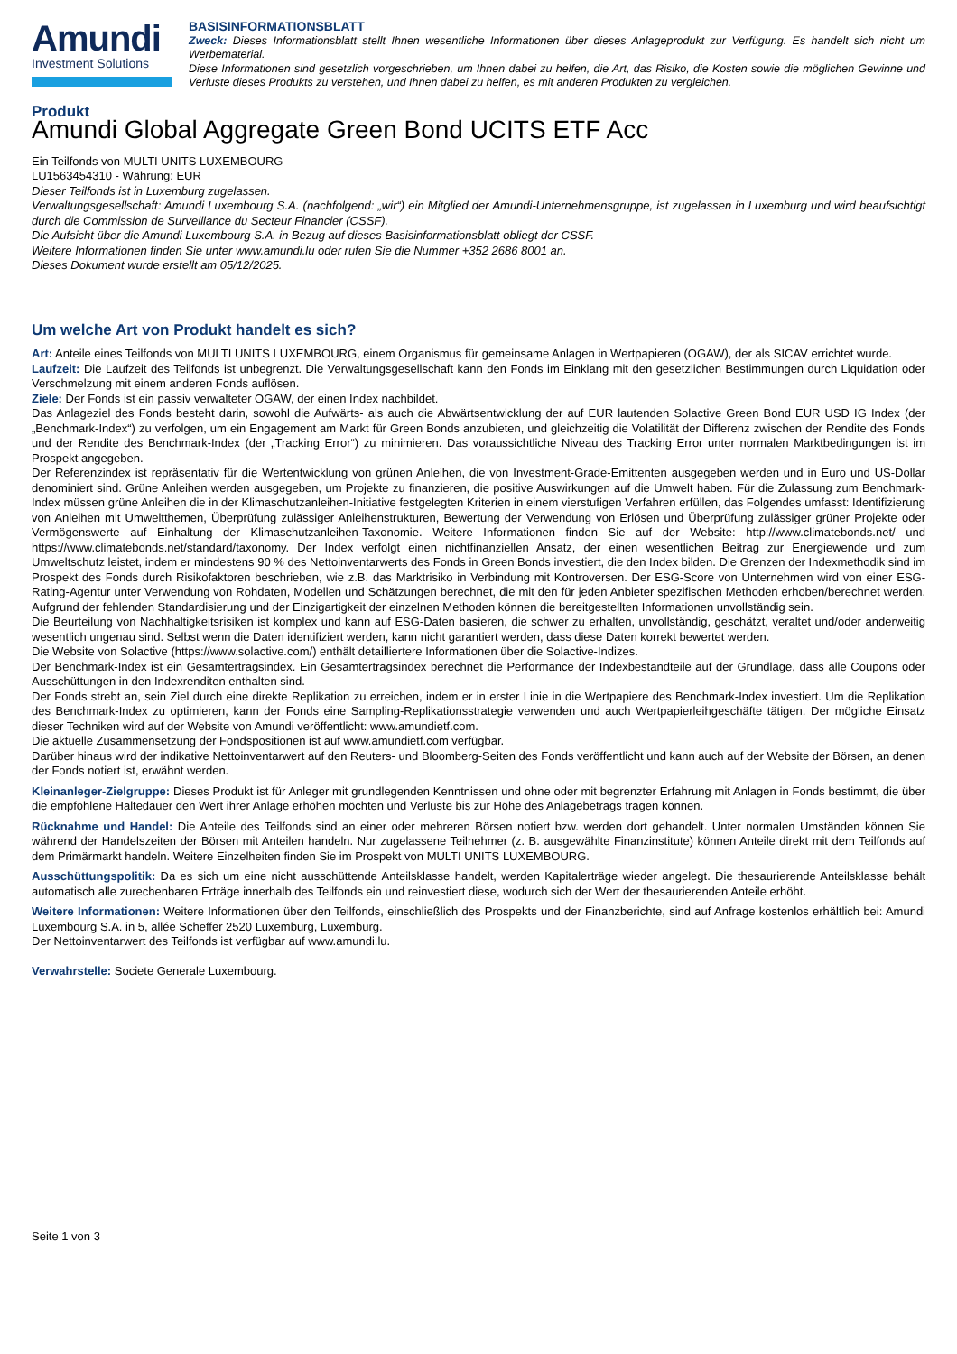Amundi
Investment Solutions
BASISINFORMATIONSBLATT
Zweck: Dieses Informationsblatt stellt Ihnen wesentliche Informationen über dieses Anlageprodukt zur Verfügung. Es handelt sich nicht um Werbematerial.
Diese Informationen sind gesetzlich vorgeschrieben, um Ihnen dabei zu helfen, die Art, das Risiko, die Kosten sowie die möglichen Gewinne und Verluste dieses Produkts zu verstehen, und Ihnen dabei zu helfen, es mit anderen Produkten zu vergleichen.
Produkt
Amundi Global Aggregate Green Bond UCITS ETF Acc
Ein Teilfonds von MULTI UNITS LUXEMBOURG
LU1563454310 - Währung: EUR
Dieser Teilfonds ist in Luxemburg zugelassen.
Verwaltungsgesellschaft: Amundi Luxembourg S.A. (nachfolgend: „wir“) ein Mitglied der Amundi-Unternehmensgruppe, ist zugelassen in Luxemburg und wird beaufsichtigt durch die Commission de Surveillance du Secteur Financier (CSSF).
Die Aufsicht über die Amundi Luxembourg S.A. in Bezug auf dieses Basisinformationsblatt obliegt der CSSF.
Weitere Informationen finden Sie unter www.amundi.lu oder rufen Sie die Nummer +352 2686 8001 an.
Dieses Dokument wurde erstellt am 05/12/2025.
Um welche Art von Produkt handelt es sich?
Art: Anteile eines Teilfonds von MULTI UNITS LUXEMBOURG, einem Organismus für gemeinsame Anlagen in Wertpapieren (OGAW), der als SICAV errichtet wurde.
Laufzeit: Die Laufzeit des Teilfonds ist unbegrenzt. Die Verwaltungsgesellschaft kann den Fonds im Einklang mit den gesetzlichen Bestimmungen durch Liquidation oder Verschmelzung mit einem anderen Fonds auflösen.
Ziele: Der Fonds ist ein passiv verwalteter OGAW, der einen Index nachbildet.
Das Anlageziel des Fonds besteht darin, sowohl die Aufwärts- als auch die Abwärtsentwicklung der auf EUR lautenden Solactive Green Bond EUR USD IG Index (der „Benchmark-Index“) zu verfolgen, um ein Engagement am Markt für Green Bonds anzubieten, und gleichzeitig die Volatilität der Differenz zwischen der Rendite des Fonds und der Rendite des Benchmark-Index (der „Tracking Error“) zu minimieren. Das voraussichtliche Niveau des Tracking Error unter normalen Marktbedingungen ist im Prospekt angegeben.
Der Referenzindex ist repräsentativ für die Wertentwicklung von grünen Anleihen, die von Investment-Grade-Emittenten ausgegeben werden und in Euro und US-Dollar denominiert sind. Grüne Anleihen werden ausgegeben, um Projekte zu finanzieren, die positive Auswirkungen auf die Umwelt haben. Für die Zulassung zum Benchmark-Index müssen grüne Anleihen die in der Klimaschutzanleihen-Initiative festgelegten Kriterien in einem vierstufigen Verfahren erfüllen, das Folgendes umfasst: Identifizierung von Anleihen mit Umweltthemen, Überprüfung zulässiger Anleihenstrukturen, Bewertung der Verwendung von Erlösen und Überprüfung zulässiger grüner Projekte oder Vermögenswerte auf Einhaltung der Klimaschutzanleihen-Taxonomie. Weitere Informationen finden Sie auf der Website: http://www.climatebonds.net/ und https://www.climatebonds.net/standard/taxonomy. Der Index verfolgt einen nichtfinanziellen Ansatz, der einen wesentlichen Beitrag zur Energiewende und zum Umweltschutz leistet, indem er mindestens 90 % des Nettoinventarwerts des Fonds in Green Bonds investiert, die den Index bilden. Die Grenzen der Indexmethodik sind im Prospekt des Fonds durch Risikofaktoren beschrieben, wie z.B. das Marktrisiko in Verbindung mit Kontroversen. Der ESG-Score von Unternehmen wird von einer ESG-Rating-Agentur unter Verwendung von Rohdaten, Modellen und Schätzungen berechnet, die mit den für jeden Anbieter spezifischen Methoden erhoben/berechnet werden. Aufgrund der fehlenden Standardisierung und der Einzigartigkeit der einzelnen Methoden können die bereitgestellten Informationen unvollständig sein.
Die Beurteilung von Nachhaltigkeitsrisiken ist komplex und kann auf ESG-Daten basieren, die schwer zu erhalten, unvollständig, geschätzt, veraltet und/oder anderweitig wesentlich ungenau sind. Selbst wenn die Daten identifiziert werden, kann nicht garantiert werden, dass diese Daten korrekt bewertet werden.
Die Website von Solactive (https://www.solactive.com/) enthält detailliertere Informationen über die Solactive-Indizes.
Der Benchmark-Index ist ein Gesamtertragsindex. Ein Gesamtertragsindex berechnet die Performance der Indexbestandteile auf der Grundlage, dass alle Coupons oder Ausschüttungen in den Indexrenditen enthalten sind.
Der Fonds strebt an, sein Ziel durch eine direkte Replikation zu erreichen, indem er in erster Linie in die Wertpapiere des Benchmark-Index investiert. Um die Replikation des Benchmark-Index zu optimieren, kann der Fonds eine Sampling-Replikationsstrategie verwenden und auch Wertpapierleihgeschäfte tätigen. Der mögliche Einsatz dieser Techniken wird auf der Website von Amundi veröffentlicht: www.amundietf.com.
Die aktuelle Zusammensetzung der Fondspositionen ist auf www.amundietf.com verfügbar.
Darüber hinaus wird der indikative Nettoinventarwert auf den Reuters- und Bloomberg-Seiten des Fonds veröffentlicht und kann auch auf der Website der Börsen, an denen der Fonds notiert ist, erwähnt werden.
Kleinanleger-Zielgruppe: Dieses Produkt ist für Anleger mit grundlegenden Kenntnissen und ohne oder mit begrenzter Erfahrung mit Anlagen in Fonds bestimmt, die über die empfohlene Haltedauer den Wert ihrer Anlage erhöhen möchten und Verluste bis zur Höhe des Anlagebetrags tragen können.
Rücknahme und Handel: Die Anteile des Teilfonds sind an einer oder mehreren Börsen notiert bzw. werden dort gehandelt. Unter normalen Umständen können Sie während der Handelszeiten der Börsen mit Anteilen handeln. Nur zugelassene Teilnehmer (z. B. ausgewählte Finanzinstitute) können Anteile direkt mit dem Teilfonds auf dem Primärmarkt handeln. Weitere Einzelheiten finden Sie im Prospekt von MULTI UNITS LUXEMBOURG.
Ausschüttungspolitik: Da es sich um eine nicht ausschüttende Anteilsklasse handelt, werden Kapitalerträge wieder angelegt. Die thesaurierende Anteilsklasse behält automatisch alle zurechenbaren Erträge innerhalb des Teilfonds ein und reinvestiert diese, wodurch sich der Wert der thesaurierenden Anteile erhöht.
Weitere Informationen: Weitere Informationen über den Teilfonds, einschließlich des Prospekts und der Finanzberichte, sind auf Anfrage kostenlos erhältlich bei: Amundi Luxembourg S.A. in 5, allée Scheffer 2520 Luxemburg, Luxemburg.
Der Nettoinventarwert des Teilfonds ist verfügbar auf www.amundi.lu.
Verwahrstelle: Societe Generale Luxembourg.
Seite 1 von 3